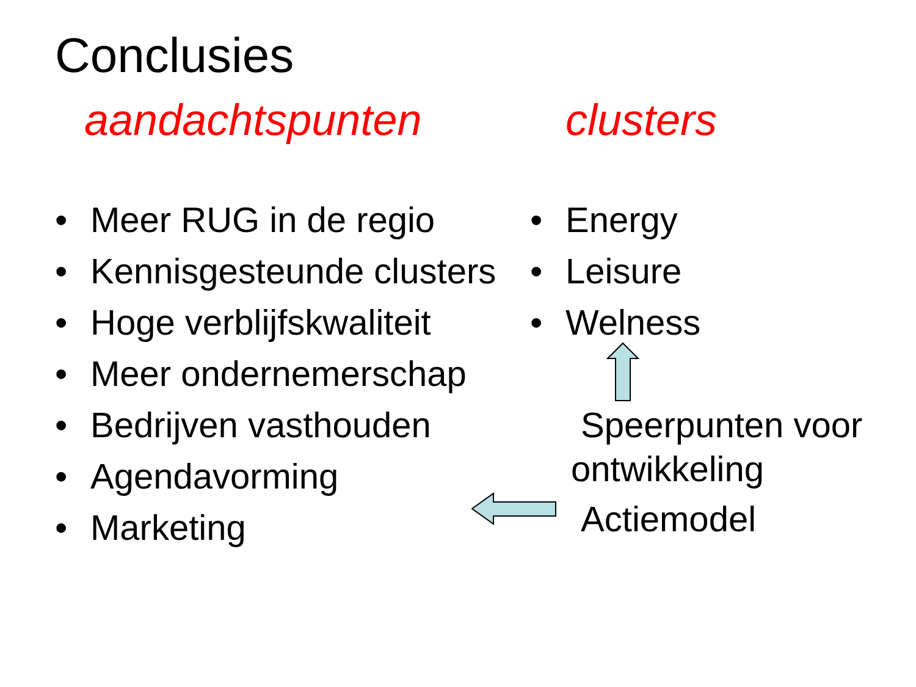Conclusies
aandachtspunten clusters
• Meer RUG in de regio
• Kennisgesteunde clusters
• Hoge verblijfskwaliteit
• Meer ondernemerschap
• Bedrijven vasthouden
• Agendavorming
• Marketing
• Energy
• Leisure
• Welness
Speerpunten voor
ontwikkeling
Actiemodel